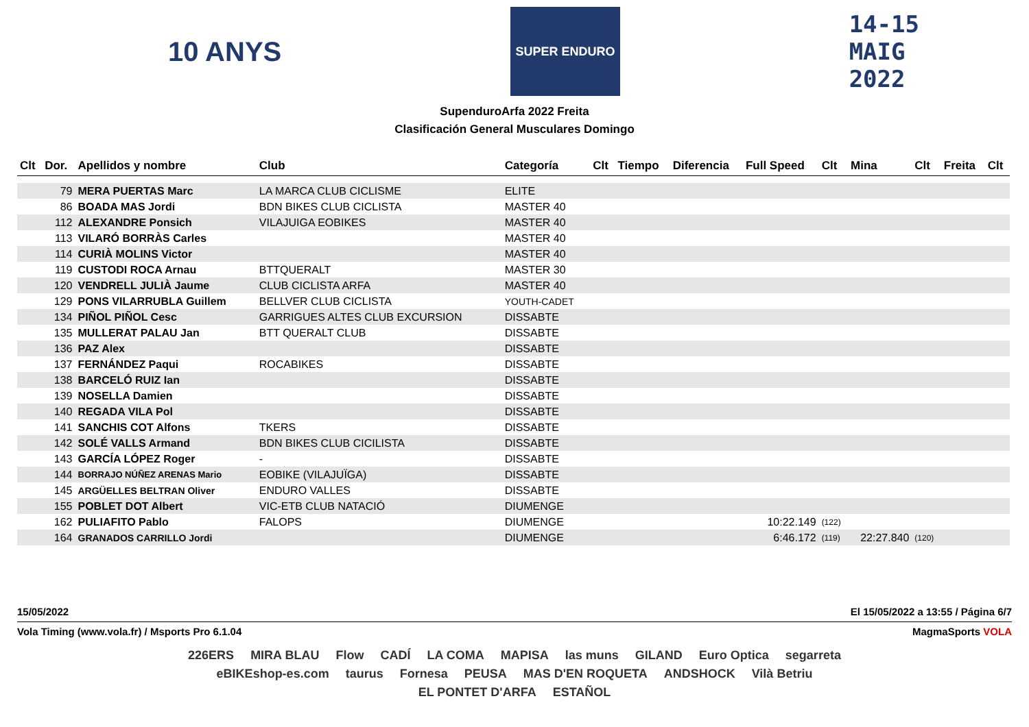10 ANYS
SUPER ENDURO
14-15
MAIG
2022
SupenduroArfa 2022 Freita
Clasificación General Musculares Domingo
| Clt | Dor. | Apellidos y nombre | Club | Categoría | Clt | Tiempo | Diferencia | Full Speed | Clt | Mina | Clt | Freita | Clt |
| --- | --- | --- | --- | --- | --- | --- | --- | --- | --- | --- | --- | --- | --- |
| | 79 | MERA PUERTAS Marc | LA MARCA CLUB CICLISME | ELITE | | | | | | | | | |
| | 86 | BOADA MAS Jordi | BDN BIKES CLUB CICLISTA | MASTER 40 | | | | | | | | | |
| | 112 | ALEXANDRE Ponsich | VILAJUIGA EOBIKES | MASTER 40 | | | | | | | | | |
| | 113 | VILARÓ BORRÀS Carles | | MASTER 40 | | | | | | | | | |
| | 114 | CURIÀ MOLINS Victor | | MASTER 40 | | | | | | | | | |
| | 119 | CUSTODI ROCA Arnau | BTTQUERALT | MASTER 30 | | | | | | | | | |
| | 120 | VENDRELL JULIÀ Jaume | CLUB CICLISTA ARFA | MASTER 40 | | | | | | | | | |
| | 129 | PONS VILARRUBLA Guillem | BELLVER CLUB CICLISTA | YOUTH-CADET | | | | | | | | | |
| | 134 | PIÑOL PIÑOL Cesc | GARRIGUES ALTES CLUB EXCURSION | DISSABTE | | | | | | | | | |
| | 135 | MULLERAT PALAU Jan | BTT QUERALT CLUB | DISSABTE | | | | | | | | | |
| | 136 | PAZ Alex | | DISSABTE | | | | | | | | | |
| | 137 | FERNÁNDEZ Paqui | ROCABIKES | DISSABTE | | | | | | | | | |
| | 138 | BARCELÓ RUIZ Ian | | DISSABTE | | | | | | | | | |
| | 139 | NOSELLA Damien | | DISSABTE | | | | | | | | | |
| | 140 | REGADA VILA Pol | | DISSABTE | | | | | | | | | |
| | 141 | SANCHIS COT Alfons | TKERS | DISSABTE | | | | | | | | | |
| | 142 | SOLÉ VALLS Armand | BDN BIKES CLUB CICILISTA | DISSABTE | | | | | | | | | |
| | 143 | GARCÍA LÓPEZ Roger | - | DISSABTE | | | | | | | | | |
| | 144 | BORRAJO NÚÑEZ ARENAS Mario | EOBIKE (VILAJUÏGA) | DISSABTE | | | | | | | | | |
| | 145 | ARGÜELLES BELTRAN Oliver | ENDURO VALLES | DISSABTE | | | | | | | | | |
| | 155 | POBLET DOT Albert | VIC-ETB CLUB NATACIÓ | DIUMENGE | | | | | | | | | |
| | 162 | PULIAFITO Pablo | FALOPS | DIUMENGE | | | | 10:22.149 | (122) | | | | |
| | 164 | GRANADOS CARRILLO Jordi | | DIUMENGE | | | | 6:46.172 | (119) | 22:27.840 | (120) | | |
15/05/2022 El 15/05/2022 a 13:55 / Página 6/7
Vola Timing (www.vola.fr) / Msports Pro 6.1.04 MagmaSports VOLA
226ERS MIRA BLAU Flow CADÍ LA COMA MAPISA las muns GILAND Euro Optica segarreta eBIKEshop-es.com taurus Fornesa PEUSA MAS D'EN ROQUETA ANDSHOCK Vilà Betriu EL PONTET D'ARFA ESTAÑOL